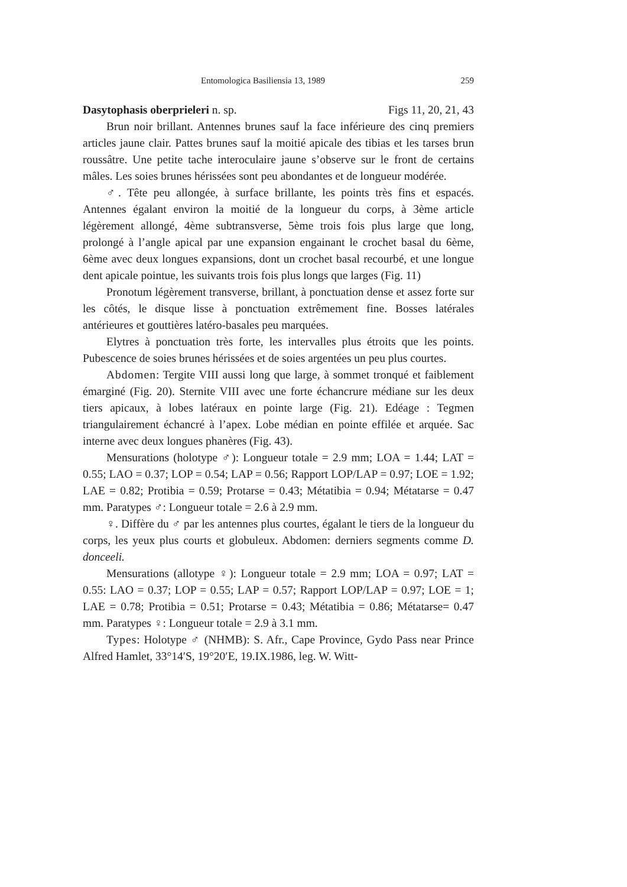Entomologica Basiliensia 13, 1989 259
Dasytophasis oberprieleri n. sp. Figs 11, 20, 21, 43
Brun noir brillant. Antennes brunes sauf la face inférieure des cinq premiers articles jaune clair. Pattes brunes sauf la moitié apicale des tibias et les tarses brun roussâtre. Une petite tache interoculaire jaune s’observe sur le front de certains mâles. Les soies brunes hérissées sont peu abondantes et de longueur modérée.
♂. Tête peu allongée, à surface brillante, les points très fins et espacés. Antennes égalant environ la moitié de la longueur du corps, à 3ème article légèrement allongé, 4ème subtransverse, 5ème trois fois plus large que long, prolongé à l’angle apical par une expansion engainant le crochet basal du 6ème, 6ème avec deux longues expansions, dont un crochet basal recourbé, et une longue dent apicale pointue, les suivants trois fois plus longs que larges (Fig. 11)
Pronotum légèrement transverse, brillant, à ponctuation dense et assez forte sur les côtés, le disque lisse à ponctuation extrêmement fine. Bosses latérales antérieures et gouttières latéro-basales peu marquées.
Elytres à ponctuation très forte, les intervalles plus étroits que les points. Pubescence de soies brunes hérissées et de soies argentées un peu plus courtes.
Abdomen: Tergite VIII aussi long que large, à sommet tronqué et faiblement émarginé (Fig. 20). Sternite VIII avec une forte échancrure médiane sur les deux tiers apicaux, à lobes latéraux en pointe large (Fig. 21). Edéage : Tegmen triangulairement échancré à l’apex. Lobe médian en pointe effilée et arquée. Sac interne avec deux longues phanères (Fig. 43).
Mensurations (holotype ♂): Longueur totale = 2.9 mm; LOA = 1.44; LAT = 0.55; LAO = 0.37; LOP = 0.54; LAP = 0.56; Rapport LOP/LAP = 0.97; LOE = 1.92; LAE = 0.82; Protibia = 0.59; Protarse = 0.43; Métatibia = 0.94; Métatarse = 0.47 mm. Paratypes ♂: Longueur totale = 2.6 à 2.9 mm.
♀. Diffère du ♂ par les antennes plus courtes, égalant le tiers de la longueur du corps, les yeux plus courts et globuleux. Abdomen: derniers segments comme D. donceeli.
Mensurations (allotype ♀): Longueur totale = 2.9 mm; LOA = 0.97; LAT = 0.55: LAO = 0.37; LOP = 0.55; LAP = 0.57; Rapport LOP/LAP = 0.97; LOE = 1; LAE = 0.78; Protibia = 0.51; Protarse = 0.43; Métatibia = 0.86; Métatarse= 0.47 mm. Paratypes ♀: Longueur totale = 2.9 à 3.1 mm.
Types: Holotype ♂ (NHMB): S. Afr., Cape Province, Gydo Pass near Prince Alfred Hamlet, 33°14′S, 19°20′E, 19.IX.1986, leg. W. Witt-